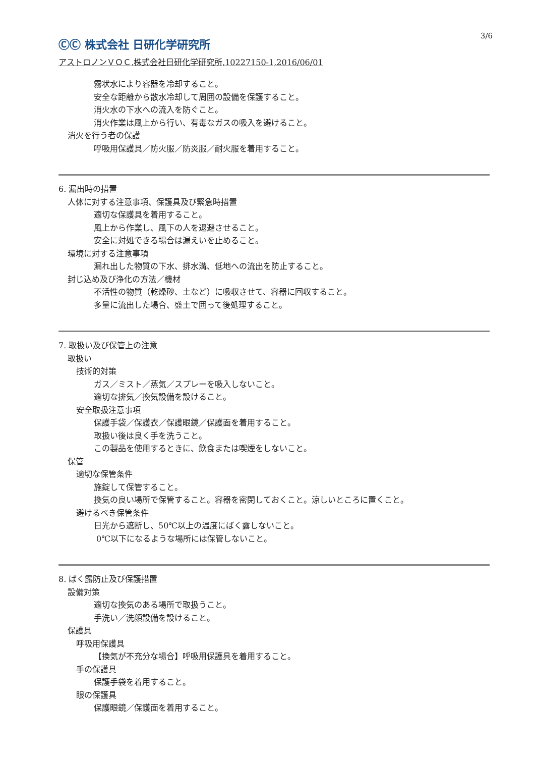ⒸⒸ 株式会社 日研化学研究所
3/6
アストロノンＶＯＣ,株式会社日研化学研究所,10227150-1,2016/06/01
霧状水により容器を冷却すること。
安全な距離から散水冷却して周囲の設備を保護すること。
消火水の下水への流入を防ぐこと。
消火作業は風上から行い、有毒なガスの吸入を避けること。
消火を行う者の保護
呼吸用保護具／防火服／防炎服／耐火服を着用すること。
6. 漏出時の措置
人体に対する注意事項、保護具及び緊急時措置
適切な保護具を着用すること。
風上から作業し、風下の人を退避させること。
安全に対処できる場合は漏えいを止めること。
環境に対する注意事項
漏れ出した物質の下水、排水溝、低地への流出を防止すること。
封じ込め及び浄化の方法／機材
不活性の物質（乾燥砂、土など）に吸収させて、容器に回収すること。
多量に流出した場合、盛土で囲って後処理すること。
7. 取扱い及び保管上の注意
取扱い
技術的対策
ガス／ミスト／蒸気／スプレーを吸入しないこと。
適切な排気／換気設備を設けること。
安全取扱注意事項
保護手袋／保護衣／保護眼鏡／保護面を着用すること。
取扱い後は良く手を洗うこと。
この製品を使用するときに、飲食または喫煙をしないこと。
保管
適切な保管条件
施錠して保管すること。
換気の良い場所で保管すること。容器を密閉しておくこと。涼しいところに置くこと。
避けるべき保管条件
日光から遮断し、50℃以上の温度にばく露しないこと。
0℃以下になるような場所には保管しないこと。
8. ばく露防止及び保護措置
設備対策
適切な換気のある場所で取扱うこと。
手洗い／洗顔設備を設けること。
保護具
呼吸用保護具
【換気が不充分な場合】呼吸用保護具を着用すること。
手の保護具
保護手袋を着用すること。
眼の保護具
保護眼鏡／保護面を着用すること。